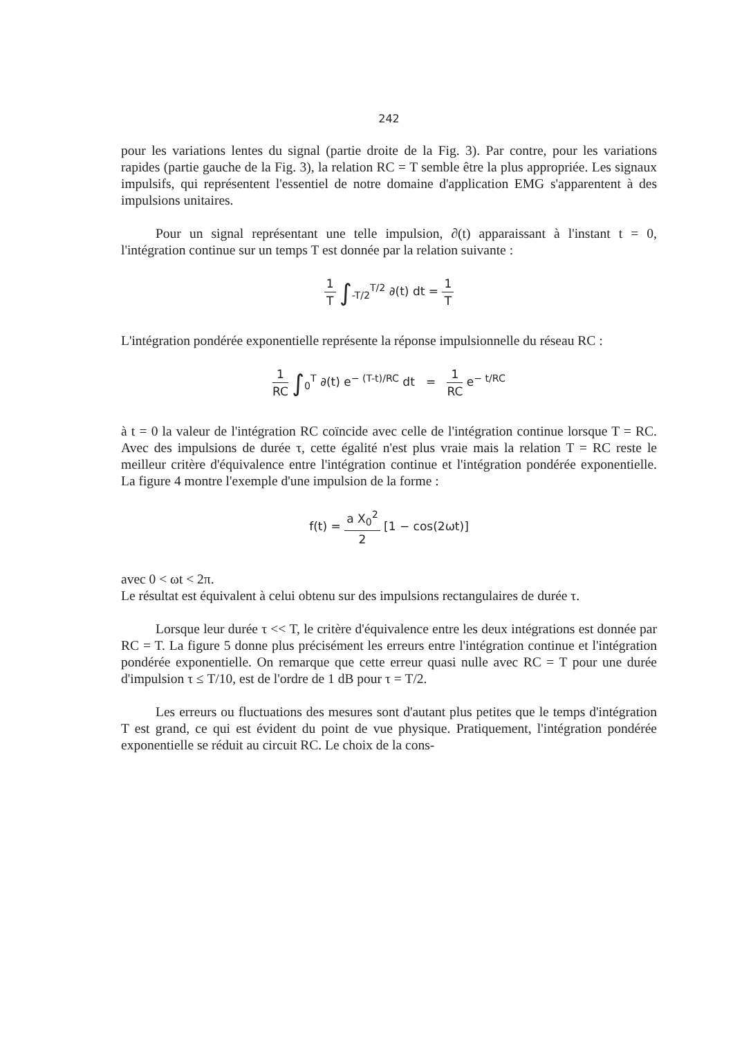242
pour les variations lentes du signal (partie droite de la Fig. 3). Par contre, pour les variations rapides (partie gauche de la Fig. 3), la relation RC = T semble être la plus appropriée. Les signaux impulsifs, qui représentent l'essentiel de notre domaine d'application EMG s'apparentent à des impulsions unitaires.
Pour un signal représentant une telle impulsion, ∂(t) apparaissant à l'instant t = 0, l'intégration continue sur un temps T est donnée par la relation suivante :
1 T ∫<sub>-T/2</sub><sup>T/2</sup> ∂(t) dt = 1 T
L'intégration pondérée exponentielle représente la réponse impulsionnelle du réseau RC :
1 RC ∫<sub>0</sub><sup>T</sup> ∂(t) e<sup>− (T-t)/RC</sup> dt = 1 RC e<sup>− t/RC</sup>
à t = 0 la valeur de l'intégration RC coïncide avec celle de l'intégration continue lorsque T = RC. Avec des impulsions de durée τ, cette égalité n'est plus vraie mais la relation T = RC reste le meilleur critère d'équivalence entre l'intégration continue et l'intégration pondérée exponentielle. La figure 4 montre l'exemple d'une impulsion de la forme :
f(t) = a X<sub>0</sub><sup>2</sup> 2 [1 − cos(2ωt)]
avec 0 < ωt < 2π.
Le résultat est équivalent à celui obtenu sur des impulsions rectangulaires de durée τ.
Lorsque leur durée τ << T, le critère d'équivalence entre les deux intégrations est donnée par RC = T. La figure 5 donne plus précisément les erreurs entre l'intégration continue et l'intégration pondérée exponentielle. On remarque que cette erreur quasi nulle avec RC = T pour une durée d'impulsion τ ≤ T/10, est de l'ordre de 1 dB pour τ = T/2.
Les erreurs ou fluctuations des mesures sont d'autant plus petites que le temps d'intégration T est grand, ce qui est évident du point de vue physique. Pratiquement, l'intégration pondérée exponentielle se réduit au circuit RC. Le choix de la cons-